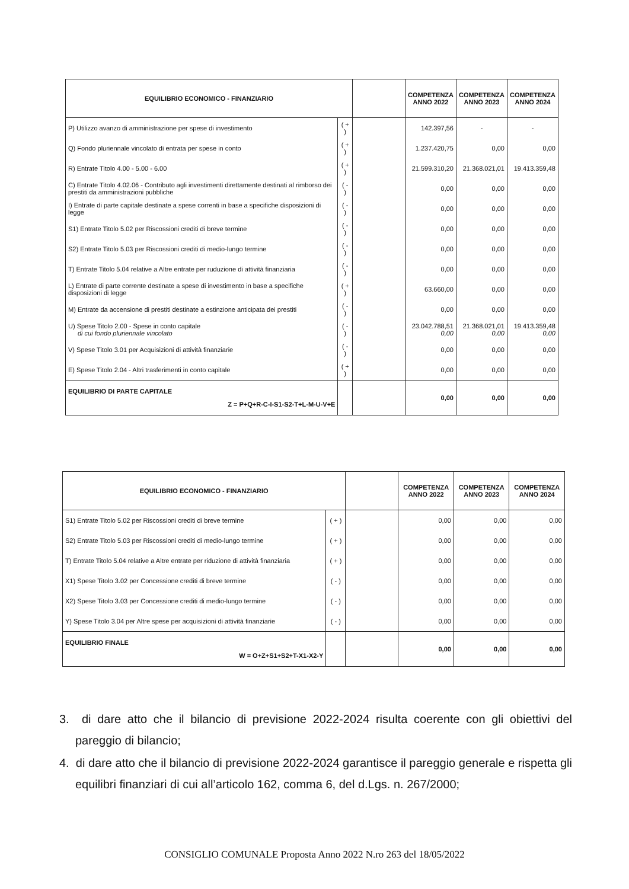| EQUILIBRIO ECONOMICO - FINANZIARIO | | | COMPETENZA ANNO 2022 | COMPETENZA ANNO 2023 | COMPETENZA ANNO 2024 |
| --- | --- | --- | --- | --- | --- |
| P) Utilizzo avanzo di amministrazione per spese di investimento | ( + ) | | 142.397,56 | - | - |
| Q) Fondo pluriennale vincolato di entrata per spese in conto | ( + ) | | 1.237.420,75 | 0,00 | 0,00 |
| R) Entrate Titolo 4.00 - 5.00 - 6.00 | ( + ) | | 21.599.310,20 | 21.368.021,01 | 19.413.359,48 |
| C) Entrate Titolo 4.02.06 - Contributo agli investimenti direttamente destinati al rimborso dei prestiti da amministrazioni pubbliche | ( - ) | | 0,00 | 0,00 | 0,00 |
| I) Entrate di parte capitale destinate a spese correnti in base a specifiche disposizioni di legge | ( - ) | | 0,00 | 0,00 | 0,00 |
| S1) Entrate Titolo 5.02 per Riscossioni crediti di breve termine | ( - ) | | 0,00 | 0,00 | 0,00 |
| S2) Entrate Titolo 5.03 per Riscossioni crediti di medio-lungo termine | ( - ) | | 0,00 | 0,00 | 0,00 |
| T) Entrate Titolo 5.04 relative a Altre entrate per ruduzione di attività finanziaria | ( - ) | | 0,00 | 0,00 | 0,00 |
| L) Entrate di parte corrente destinate a spese di investimento in base a specifiche disposizioni di legge | ( + ) | | 63.660,00 | 0,00 | 0,00 |
| M) Entrate da accensione di prestiti destinate a estinzione anticipata dei prestiti | ( - ) | | 0,00 | 0,00 | 0,00 |
| U) Spese Titolo 2.00 - Spese in conto capitale di cui fondo pluriennale vincolato | ( - ) | | 23.042.788,51 0,00 | 21.368.021,01 0,00 | 19.413.359,48 0,00 |
| V) Spese Titolo 3.01 per Acquisizioni di attività finanziarie | ( - ) | | 0,00 | 0,00 | 0,00 |
| E) Spese Titolo 2.04 - Altri trasferimenti in conto capitale | ( + ) | | 0,00 | 0,00 | 0,00 |
| EQUILIBRIO DI PARTE CAPITALE Z = P+Q+R-C-I-S1-S2-T+L-M-U-V+E | | | 0,00 | 0,00 | 0,00 |
| EQUILIBRIO ECONOMICO - FINANZIARIO | | | COMPETENZA ANNO 2022 | COMPETENZA ANNO 2023 | COMPETENZA ANNO 2024 |
| --- | --- | --- | --- | --- | --- |
| S1) Entrate Titolo 5.02 per Riscossioni crediti di breve termine | ( + ) | | 0,00 | 0,00 | 0,00 |
| S2) Entrate Titolo 5.03 per Riscossioni crediti di medio-lungo termine | ( + ) | | 0,00 | 0,00 | 0,00 |
| T) Entrate Titolo 5.04 relative a Altre entrate per riduzione di attività finanziaria | ( + ) | | 0,00 | 0,00 | 0,00 |
| X1) Spese Titolo 3.02 per Concessione crediti di breve termine | ( - ) | | 0,00 | 0,00 | 0,00 |
| X2) Spese Titolo 3.03 per Concessione crediti di medio-lungo termine | ( - ) | | 0,00 | 0,00 | 0,00 |
| Y) Spese Titolo 3.04 per Altre spese per acquisizioni di attività finanziarie | ( - ) | | 0,00 | 0,00 | 0,00 |
| EQUILIBRIO FINALE W = O+Z+S1+S2+T-X1-X2-Y | | | 0,00 | 0,00 | 0,00 |
3. di dare atto che il bilancio di previsione 2022-2024 risulta coerente con gli obiettivi del pareggio di bilancio;
4. di dare atto che il bilancio di previsione 2022-2024 garantisce il pareggio generale e rispetta gli equilibri finanziari di cui all’articolo 162, comma 6, del d.Lgs. n. 267/2000;
CONSIGLIO COMUNALE Proposta Anno 2022 N.ro 263 del 18/05/2022